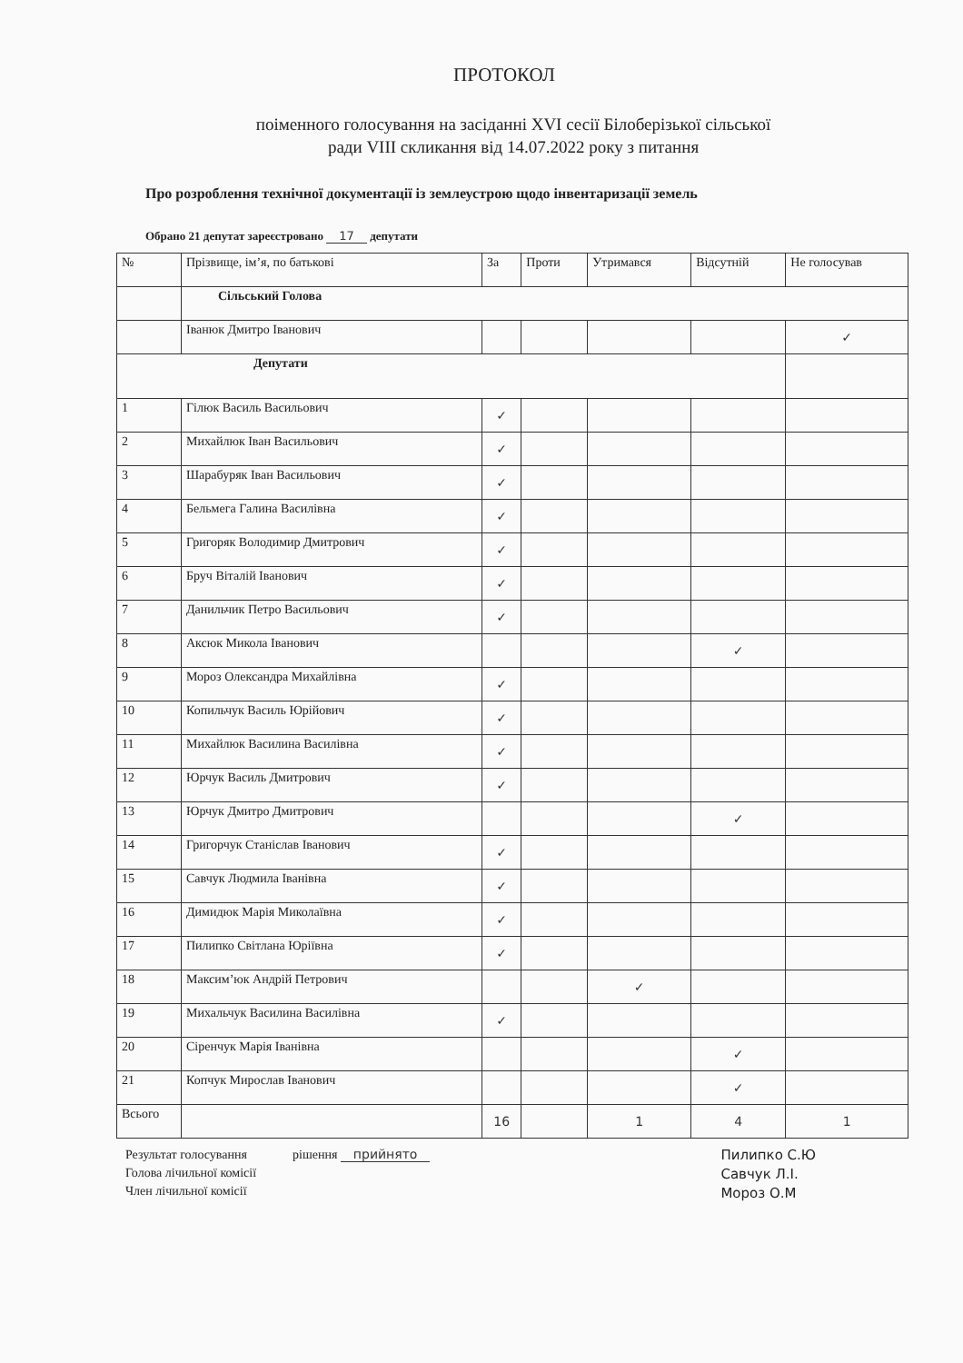ПРОТОКОЛ
поіменного голосування на засіданні XVI сесії Білоберізької сільської
ради VIII скликання від 14.07.2022 року з питання
Про розроблення технічної документації із землеустрою щодо інвентаризації земель
Обрано 21 депутат зареєстровано 17 депутати
| № | Прізвище, ім’я, по батькові | За | Проти | Утримався | Відсутній | Не голосував |
| --- | --- | --- | --- | --- | --- | --- |
| | Сільський Голова | | | | | |
| | Іванюк Дмитро Іванович | | | | | ✓ |
| Депутати | | | | | | |
| 1 | Гілюк Василь Васильович | ✓ | | | | |
| 2 | Михайлюк Іван Васильович | ✓ | | | | |
| 3 | Шарабуряк Іван Васильович | ✓ | | | | |
| 4 | Бельмега Галина Василівна | ✓ | | | | |
| 5 | Григоряк Володимир Дмитрович | ✓ | | | | |
| 6 | Бруч Віталій Іванович | ✓ | | | | |
| 7 | Данильчик Петро Васильович | ✓ | | | | |
| 8 | Аксюк Микола Іванович | | | | ✓ | |
| 9 | Мороз Олександра Михайлівна | ✓ | | | | |
| 10 | Копильчук Василь Юрійович | ✓ | | | | |
| 11 | Михайлюк Василина Василівна | ✓ | | | | |
| 12 | Юрчук Василь Дмитрович | ✓ | | | | |
| 13 | Юрчук Дмитро Дмитрович | | | | ✓ | |
| 14 | Григорчук Станіслав Іванович | ✓ | | | | |
| 15 | Савчук Людмила Іванівна | ✓ | | | | |
| 16 | Димидюк Марія Миколаївна | ✓ | | | | |
| 17 | Пилипко Світлана Юріївна | ✓ | | | | |
| 18 | Максим’юк Андрій Петрович | | | ✓ | | |
| 19 | Михальчук Василина Василівна | ✓ | | | | |
| 20 | Сіренчук Марія Іванівна | | | | ✓ | |
| 21 | Копчук Мирослав Іванович | | | | ✓ | |
| Всього | | 16 | | 1 | 4 | 1 |
Результат голосування
Голова лічильної комісії
Член лічильної комісії
рішення прийнято Пилипко С.Ю
Савчук Л.І.
Мороз О.М